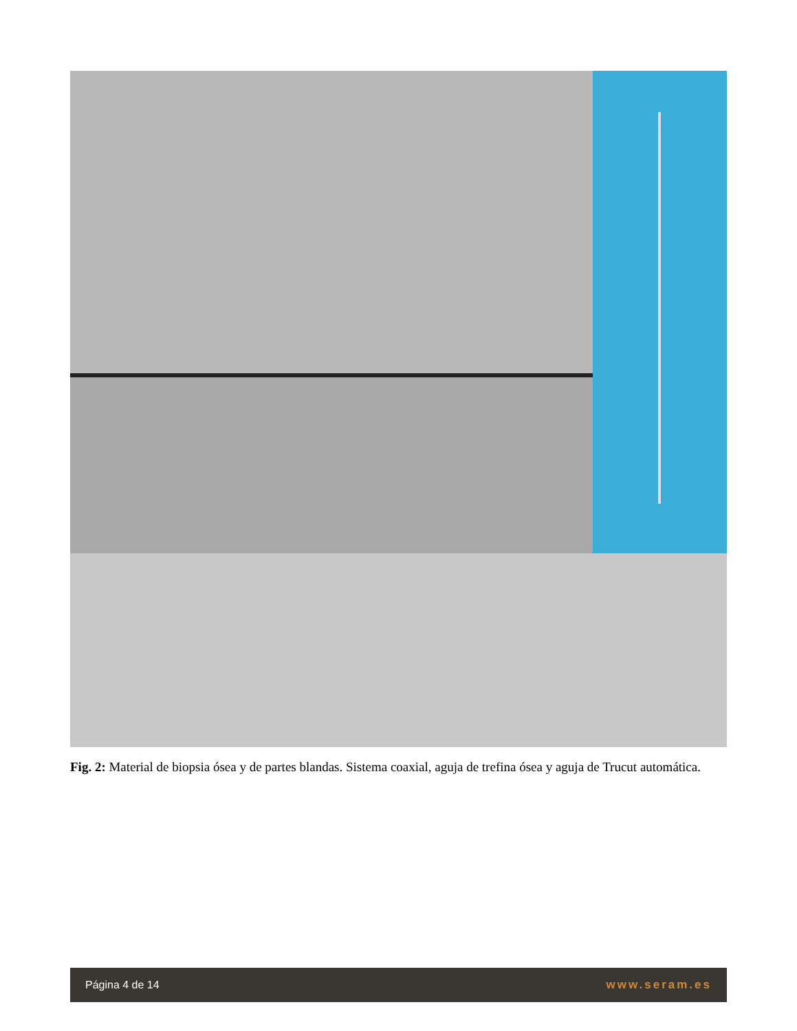Fig. 2: Material de biopsia ósea y de partes blandas. Sistema coaxial, aguja de trefina ósea y aguja de Trucut automática.
Página 4 de 14 www.seram.es